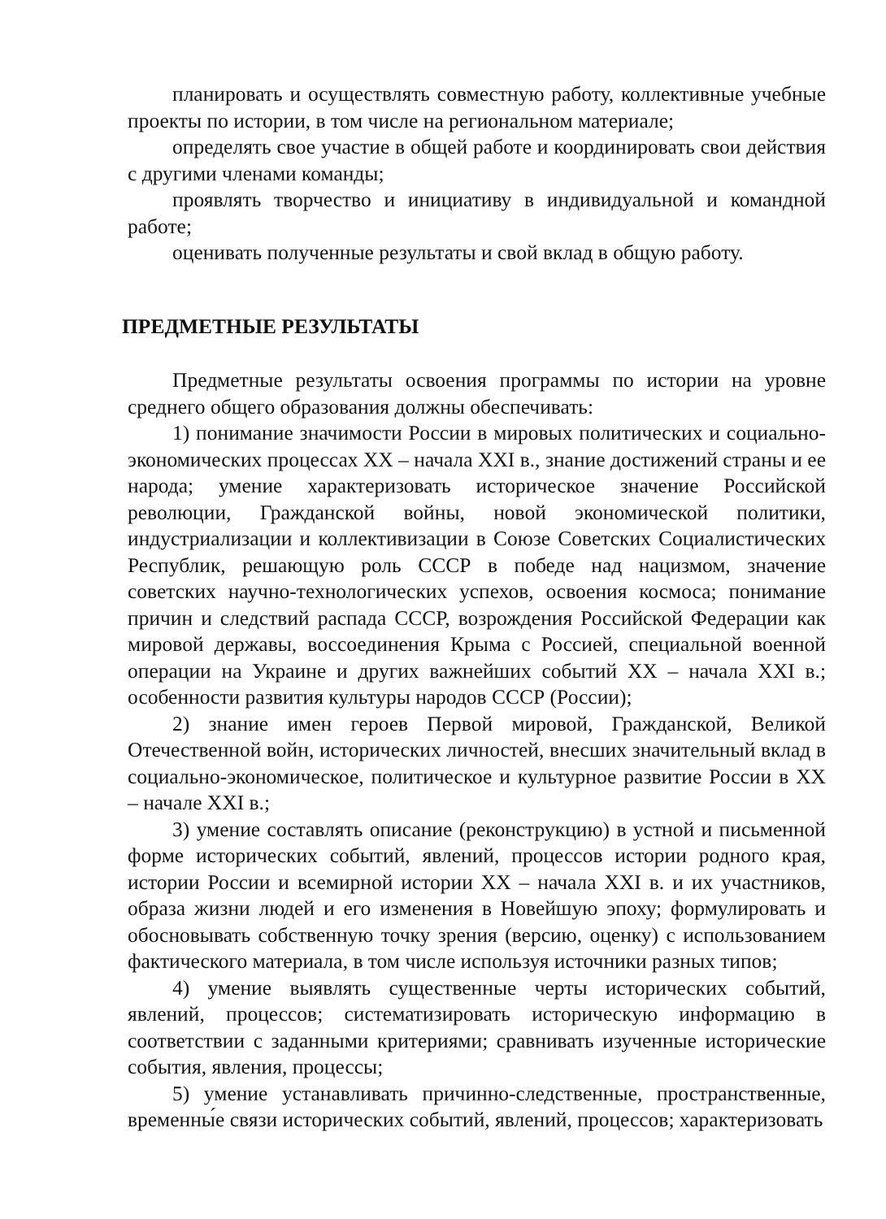планировать и осуществлять совместную работу, коллективные учебные проекты по истории, в том числе на региональном материале;
определять свое участие в общей работе и координировать свои действия с другими членами команды;
проявлять творчество и инициативу в индивидуальной и командной работе;
оценивать полученные результаты и свой вклад в общую работу.
ПРЕДМЕТНЫЕ РЕЗУЛЬТАТЫ
Предметные результаты освоения программы по истории на уровне среднего общего образования должны обеспечивать:
1) понимание значимости России в мировых политических и социально-экономических процессах XX – начала XXI в., знание достижений страны и ее народа; умение характеризовать историческое значение Российской революции, Гражданской войны, новой экономической политики, индустриализации и коллективизации в Союзе Советских Социалистических Республик, решающую роль СССР в победе над нацизмом, значение советских научно-технологических успехов, освоения космоса; понимание причин и следствий распада СССР, возрождения Российской Федерации как мировой державы, воссоединения Крыма с Россией, специальной военной операции на Украине и других важнейших событий XX – начала XXI в.; особенности развития культуры народов СССР (России);
2) знание имен героев Первой мировой, Гражданской, Великой Отечественной войн, исторических личностей, внесших значительный вклад в социально-экономическое, политическое и культурное развитие России в XX – начале XXI в.;
3) умение составлять описание (реконструкцию) в устной и письменной форме исторических событий, явлений, процессов истории родного края, истории России и всемирной истории XX – начала XXI в. и их участников, образа жизни людей и его изменения в Новейшую эпоху; формулировать и обосновывать собственную точку зрения (версию, оценку) с использованием фактического материала, в том числе используя источники разных типов;
4) умение выявлять существенные черты исторических событий, явлений, процессов; систематизировать историческую информацию в соответствии с заданными критериями; сравнивать изученные исторические события, явления, процессы;
5) умение устанавливать причинно-следственные, пространственные, временны́е связи исторических событий, явлений, процессов; характеризовать